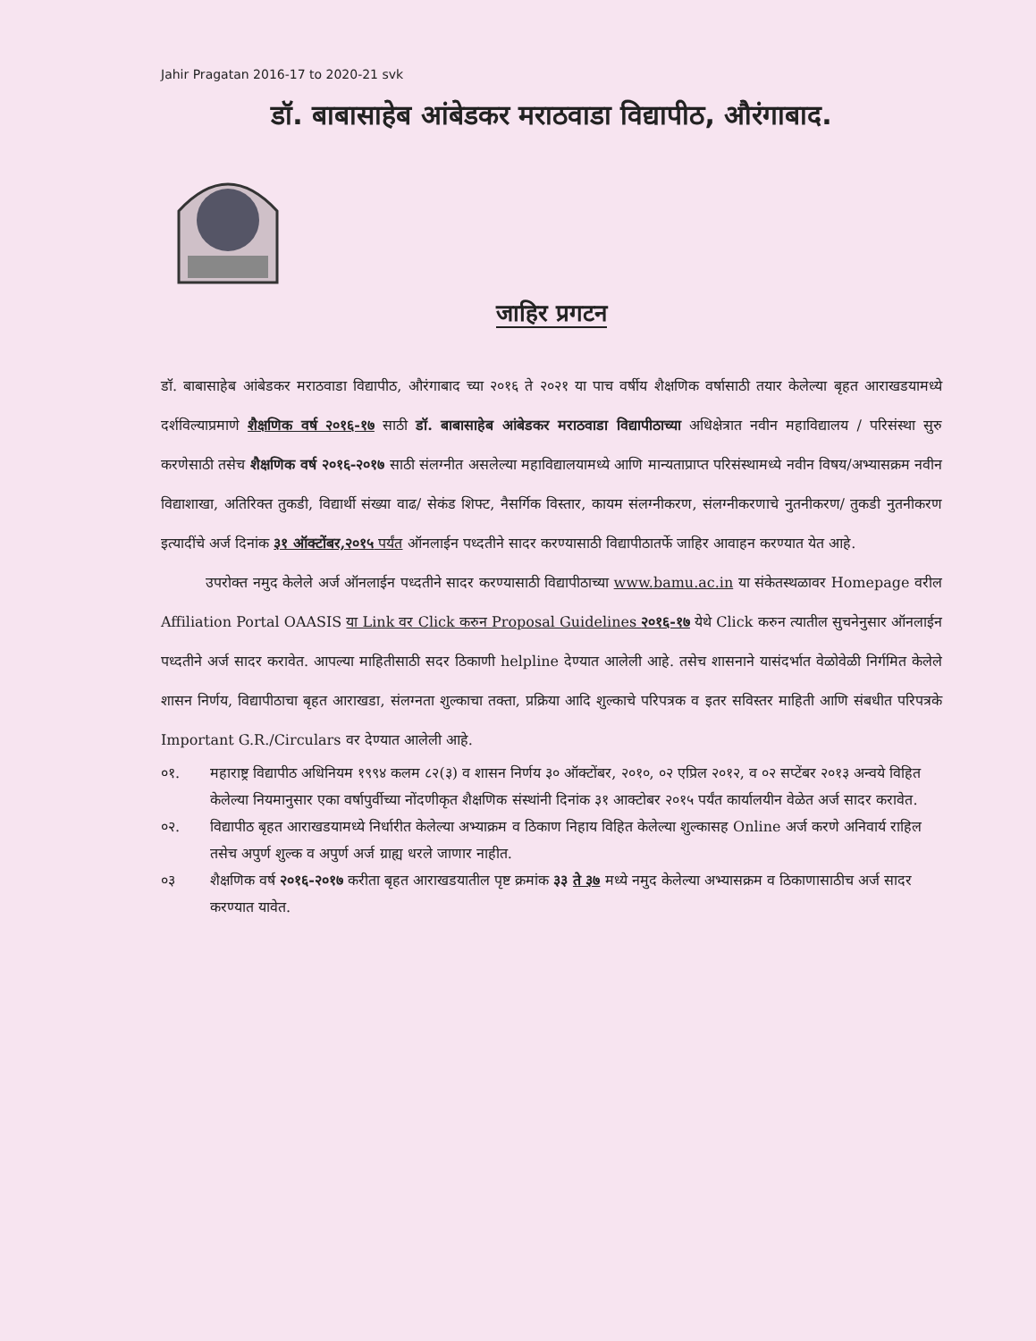Jahir Pragatan 2016-17 to 2020-21 svk
डॉ. बाबासाहेब आंबेडकर मराठवाडा विद्यापीठ, औरंगाबाद.
जाहिर प्रगटन
डॉ. बाबासाहेब आंबेडकर मराठवाडा विद्यापीठ, औरंगाबाद च्या २०१६ ते २०२१ या पाच वर्षीय शैक्षणिक वर्षासाठी तयार केलेल्या बृहत आराखडयामध्ये दर्शविल्याप्रमाणे शैक्षणिक वर्ष २०१६-१७ साठी डॉ. बाबासाहेब आंबेडकर मराठवाडा विद्यापीठाच्या अधिक्षेत्रात नवीन महाविद्यालय / परिसंस्था सुरु करणेसाठी तसेच शैक्षणिक वर्ष २०१६-२०१७ साठी संलग्नीत असलेल्या महाविद्यालयामध्ये आणि मान्यताप्राप्त परिसंस्थामध्ये नवीन विषय/अभ्यासक्रम नवीन विद्याशाखा, अतिरिक्त तुकडी, विद्यार्थी संख्या वाढ/ सेकंड शिफ्ट, नैसर्गिक विस्तार, कायम संलग्नीकरण, संलग्नीकरणाचे नुतनीकरण/ तुकडी नुतनीकरण इत्यादींचे अर्ज दिनांक ३१ ऑक्टोंबर,२०१५ पर्यंत ऑनलाईन पध्दतीने सादर करण्यासाठी विद्यापीठातर्फे जाहिर आवाहन करण्यात येत आहे.
उपरोक्त नमुद केलेले अर्ज ऑनलाईन पध्दतीने सादर करण्यासाठी विद्यापीठाच्या www.bamu.ac.in या संकेतस्थळावर Homepage वरील Affiliation Portal OAASIS या Link वर Click करुन Proposal Guidelines २०१६-१७ येथे Click करुन त्यातील सुचनेनुसार ऑनलाईन पध्दतीने अर्ज सादर करावेत. आपल्या माहितीसाठी सदर ठिकाणी helpline देण्यात आलेली आहे. तसेच शासनाने यासंदर्भात वेळोवेळी निर्गमित केलेले शासन निर्णय, विद्यापीठाचा बृहत आराखडा, संलग्नता शुल्काचा तक्ता, प्रक्रिया आदि शुल्काचे परिपत्रक व इतर सविस्तर माहिती आणि संबधीत परिपत्रके Important G.R./Circulars वर देण्यात आलेली आहे.
०१. महाराष्ट्र विद्यापीठ अधिनियम १९९४ कलम ८२(३) व शासन निर्णय ३० ऑक्टोंबर, २०१०, ०२ एप्रिल २०१२, व ०२ सप्टेंबर २०१३ अन्वये विहित केलेल्या नियमानुसार एका वर्षापुर्वीच्या नोंदणीकृत शैक्षणिक संस्थांनी दिनांक ३१ आक्टोबर २०१५ पर्यंत कार्यालयीन वेळेत अर्ज सादर करावेत.
०२. विद्यापीठ बृहत आराखडयामध्ये निर्धारीत केलेल्या अभ्याक्रम व ठिकाण निहाय विहित केलेल्या शुल्कासह Online अर्ज करणे अनिवार्य राहिल तसेच अपुर्ण शुल्क व अपुर्ण अर्ज ग्राह्य धरले जाणार नाहीत.
०३ शैक्षणिक वर्ष २०१६-२०१७ करीता बृहत आराखडयातील पृष्ट क्रमांक ३३ ते ३७ मध्ये नमुद केलेल्या अभ्यासक्रम व ठिकाणासाठीच अर्ज सादर करण्यात यावेत.